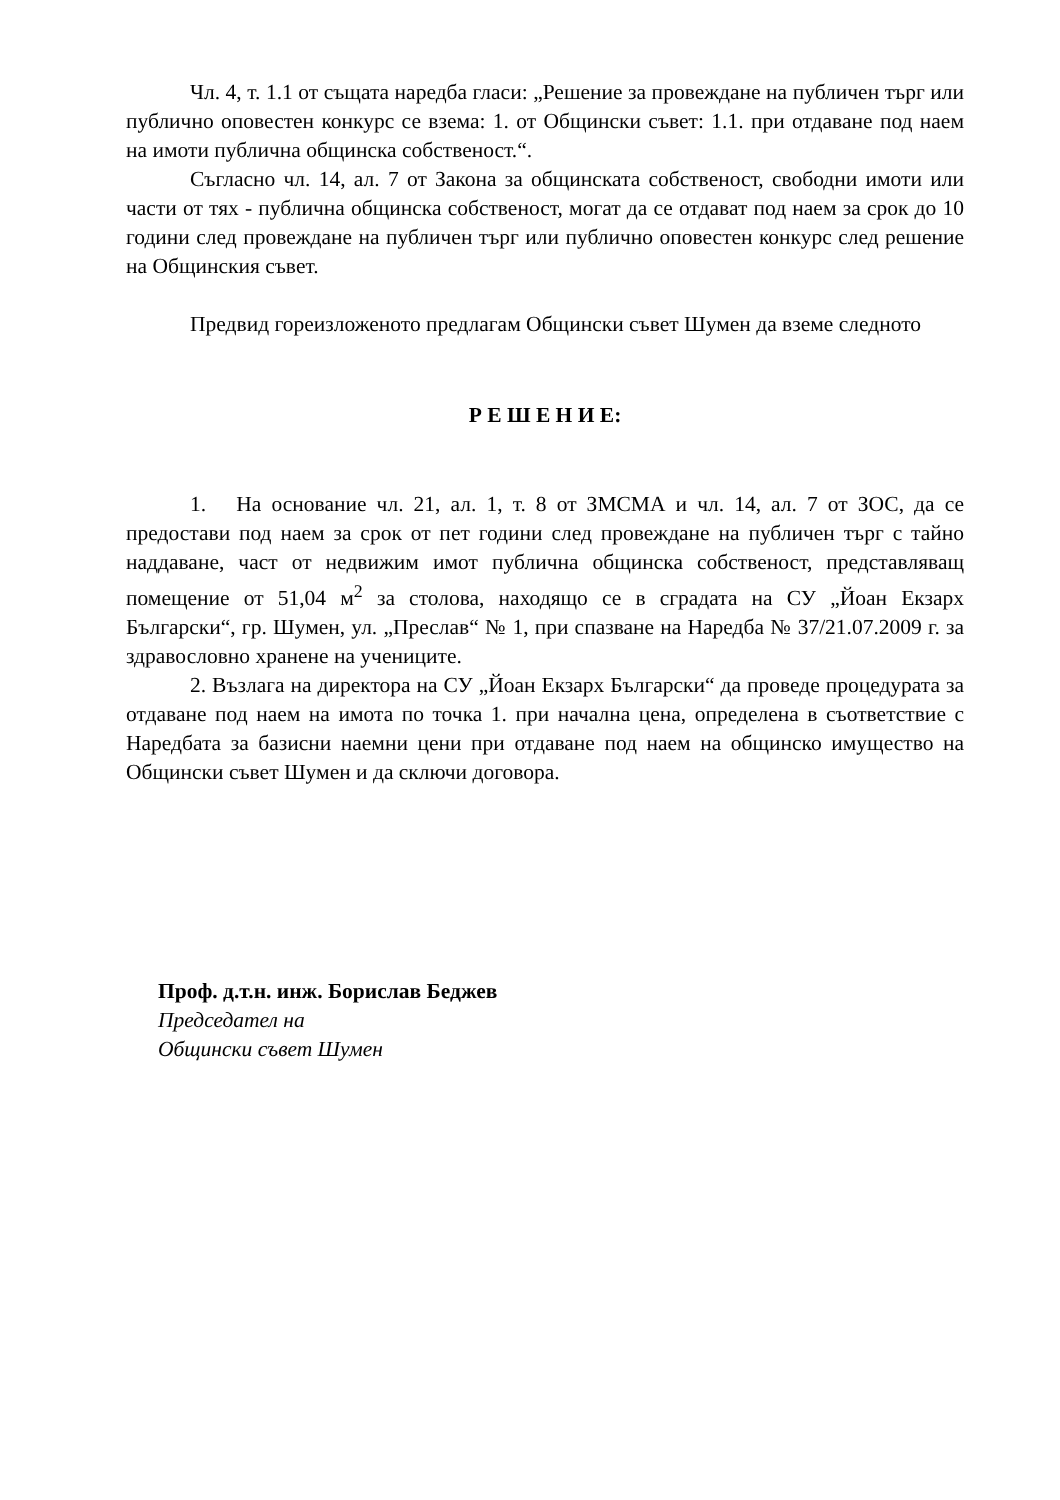Чл. 4, т. 1.1 от същата наредба гласи: „Решение за провеждане на публичен търг или публично оповестен конкурс се взема: 1. от Общински съвет: 1.1. при отдаване под наем на имоти публична общинска собственост.“.
Съгласно чл. 14, ал. 7 от Закона за общинската собственост, свободни имоти или части от тях - публична общинска собственост, могат да се отдават под наем за срок до 10 години след провеждане на публичен търг или публично оповестен конкурс след решение на Общинския съвет.
Предвид гореизложеното предлагам Общински съвет Шумен да вземе следното
Р Е Ш Е Н И Е:
1. На основание чл. 21, ал. 1, т. 8 от ЗМСМА и чл. 14, ал. 7 от ЗОС, да се предостави под наем за срок от пет години след провеждане на публичен търг с тайно наддаване, част от недвижим имот публична общинска собственост, представляващ помещение от 51,04 м<sup>2</sup> за столова, находящо се в сградата на СУ „Йоан Екзарх Български“, гр. Шумен, ул. „Преслав“ № 1, при спазване на Наредба № 37/21.07.2009 г. за здравословно хранене на учениците.
2. Възлага на директора на СУ „Йоан Екзарх Български“ да проведе процедурата за отдаване под наем на имота по точка 1. при начална цена, определена в съответствие с Наредбата за базисни наемни цени при отдаване под наем на общинско имущество на Общински съвет Шумен и да сключи договора.
Проф. д.т.н. инж. Борислав Беджев
Председател на
Общински съвет Шумен